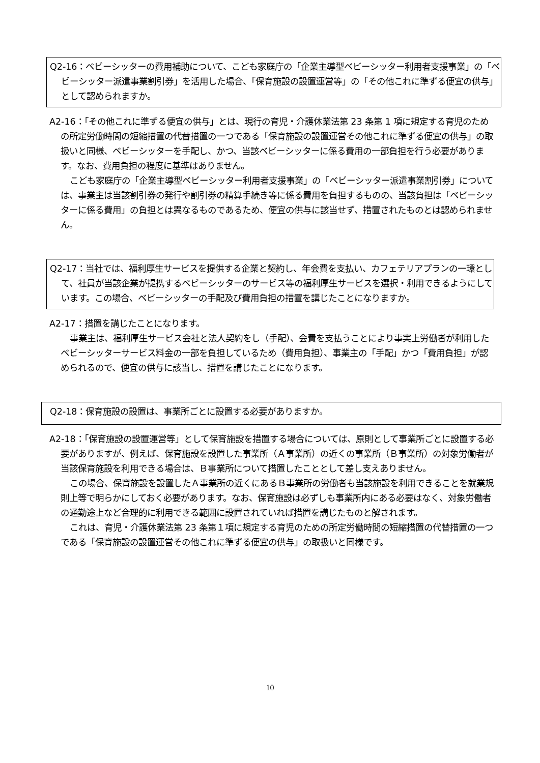Q2-16：ベビーシッターの費用補助について、こども家庭庁の「企業主導型ベビーシッター利用者支援事業」の「ベビーシッター派遣事業割引券」を活用した場合、「保育施設の設置運営等」の「その他これに準ずる便宜の供与」として認められますか。
A2-16：「その他これに準ずる便宜の供与」とは、現行の育児・介護休業法第 23 条第 1 項に規定する育児のための所定労働時間の短縮措置の代替措置の一つである「保育施設の設置運営その他これに準ずる便宜の供与」の取扱いと同様、ベビーシッターを手配し、かつ、当該ベビーシッターに係る費用の一部負担を行う必要があります。なお、費用負担の程度に基準はありません。
こども家庭庁の「企業主導型ベビーシッター利用者支援事業」の「ベビーシッター派遣事業割引券」については、事業主は当該割引券の発行や割引券の精算手続き等に係る費用を負担するものの、当該負担は「ベビーシッターに係る費用」の負担とは異なるものであるため、便宜の供与に該当せず、措置されたものとは認められません。
Q2-17：当社では、福利厚生サービスを提供する企業と契約し、年会費を支払い、カフェテリアプランの一環として、社員が当該企業が提携するベビーシッターのサービス等の福利厚生サービスを選択・利用できるようにしています。この場合、ベビーシッターの手配及び費用負担の措置を講じたことになりますか。
A2-17：措置を講じたことになります。
事業主は、福利厚生サービス会社と法人契約をし（手配）、会費を支払うことにより事実上労働者が利用したベビーシッターサービス料金の一部を負担しているため（費用負担）、事業主の「手配」かつ「費用負担」が認められるので、便宜の供与に該当し、措置を講じたことになります。
Q2-18：保育施設の設置は、事業所ごとに設置する必要がありますか。
A2-18：「保育施設の設置運営等」として保育施設を措置する場合については、原則として事業所ごとに設置する必要がありますが、例えば、保育施設を設置した事業所（Ａ事業所）の近くの事業所（Ｂ事業所）の対象労働者が当該保育施設を利用できる場合は、Ｂ事業所について措置したこととして差し支えありません。
この場合、保育施設を設置したＡ事業所の近くにあるＢ事業所の労働者も当該施設を利用できることを就業規則上等で明らかにしておく必要があります。なお、保育施設は必ずしも事業所内にある必要はなく、対象労働者の通勤途上など合理的に利用できる範囲に設置されていれば措置を講じたものと解されます。
これは、育児・介護休業法第 23 条第１項に規定する育児のための所定労働時間の短縮措置の代替措置の一つである「保育施設の設置運営その他これに準ずる便宜の供与」の取扱いと同様です。
10